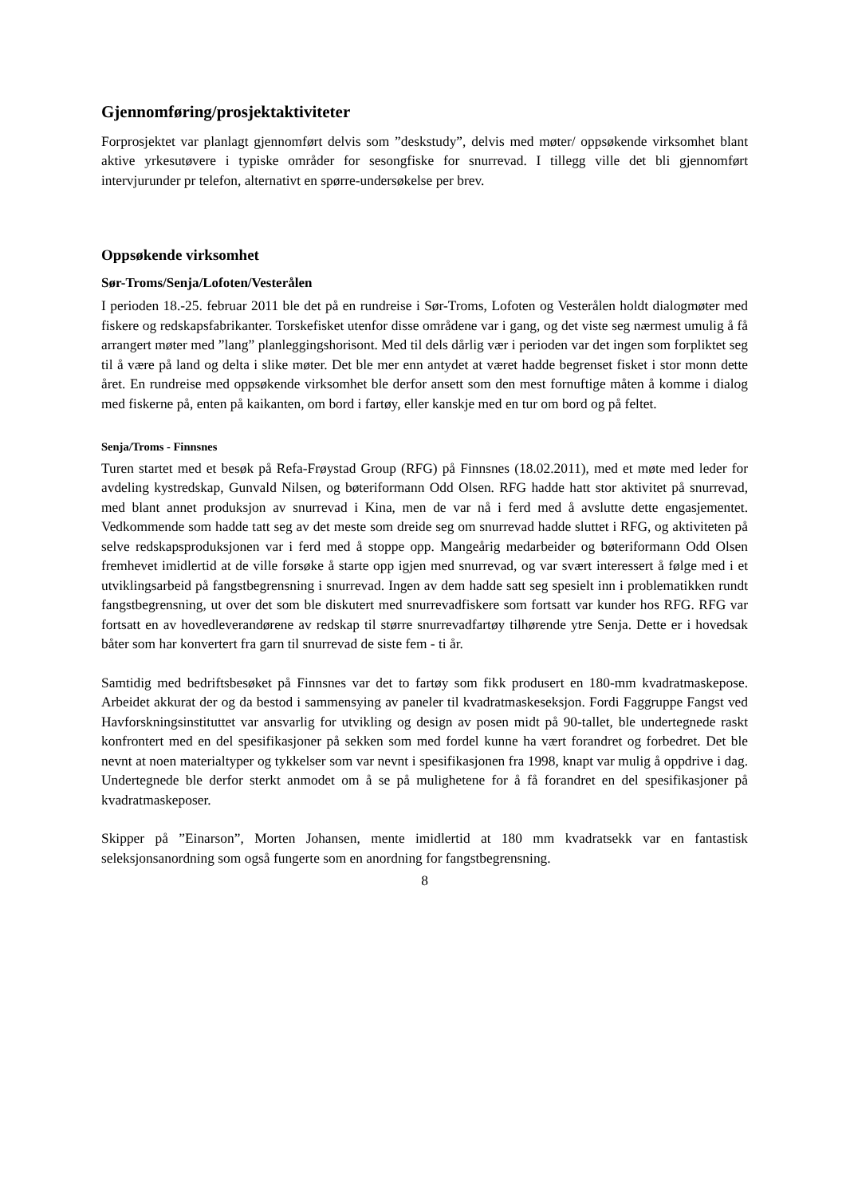Gjennomføring/prosjektaktiviteter
Forprosjektet var planlagt gjennomført delvis som ”deskstudy”, delvis med møter/ oppsøkende virksomhet blant aktive yrkesutøvere i typiske områder for sesongfiske for snurrevad. I tillegg ville det bli gjennomført intervjurunder pr telefon, alternativt en spørre-undersøkelse per brev.
Oppsøkende virksomhet
Sør-Troms/Senja/Lofoten/Vesterålen
I perioden 18.-25. februar 2011 ble det på en rundreise i Sør-Troms, Lofoten og Vesterålen holdt dialogmøter med fiskere og redskapsfabrikanter. Torskefisket utenfor disse områdene var i gang, og det viste seg nærmest umulig å få arrangert møter med ”lang” planleggingshorisont. Med til dels dårlig vær i perioden var det ingen som forpliktet seg til å være på land og delta i slike møter. Det ble mer enn antydet at været hadde begrenset fisket i stor monn dette året. En rundreise med oppsøkende virksomhet ble derfor ansett som den mest fornuftige måten å komme i dialog med fiskerne på, enten på kaikanten, om bord i fartøy, eller kanskje med en tur om bord og på feltet.
Senja/Troms - Finnsnes
Turen startet med et besøk på Refa-Frøystad Group (RFG) på Finnsnes (18.02.2011), med et møte med leder for avdeling kystredskap, Gunvald Nilsen, og bøteriformann Odd Olsen. RFG hadde hatt stor aktivitet på snurrevad, med blant annet produksjon av snurrevad i Kina, men de var nå i ferd med å avslutte dette engasjementet. Vedkommende som hadde tatt seg av det meste som dreide seg om snurrevad hadde sluttet i RFG, og aktiviteten på selve redskapsproduksjonen var i ferd med å stoppe opp. Mangeårig medarbeider og bøteriformann Odd Olsen fremhevet imidlertid at de ville forsøke å starte opp igjen med snurrevad, og var svært interessert å følge med i et utviklingsarbeid på fangstbegrensning i snurrevad. Ingen av dem hadde satt seg spesielt inn i problematikken rundt fangstbegrensning, ut over det som ble diskutert med snurrevadfiskere som fortsatt var kunder hos RFG. RFG var fortsatt en av hovedleverandørene av redskap til større snurrevadfartøy tilhørende ytre Senja. Dette er i hovedsak båter som har konvertert fra garn til snurrevad de siste fem - ti år.
Samtidig med bedriftsbesøket på Finnsnes var det to fartøy som fikk produsert en 180-mm kvadratmaskepose. Arbeidet akkurat der og da bestod i sammensying av paneler til kvadratmaskeseksjon. Fordi Faggruppe Fangst ved Havforskningsinstituttet var ansvarlig for utvikling og design av posen midt på 90-tallet, ble undertegnede raskt konfrontert med en del spesifikasjoner på sekken som med fordel kunne ha vært forandret og forbedret. Det ble nevnt at noen materialtyper og tykkelser som var nevnt i spesifikasjonen fra 1998, knapt var mulig å oppdrive i dag. Undertegnede ble derfor sterkt anmodet om å se på mulighetene for å få forandret en del spesifikasjoner på kvadratmaskeposer.
Skipper på ”Einarson”, Morten Johansen, mente imidlertid at 180 mm kvadratsekk var en fantastisk seleksjonsanordning som også fungerte som en anordning for fangstbegrensning.
8